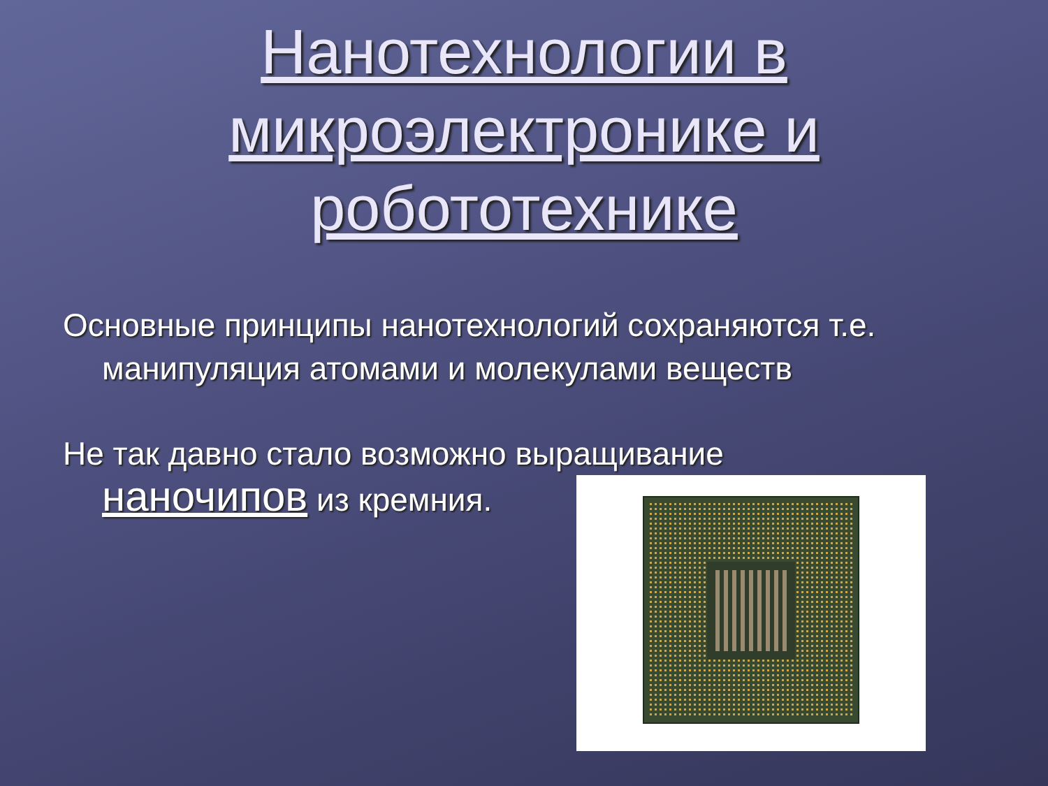Нанотехнологии в
микроэлектронике и
робототехнике
Основные принципы нанотехнологий сохраняются т.е.
манипуляция атомами и молекулами веществ
Не так давно стало возможно выращивание
наночипов из кремния.